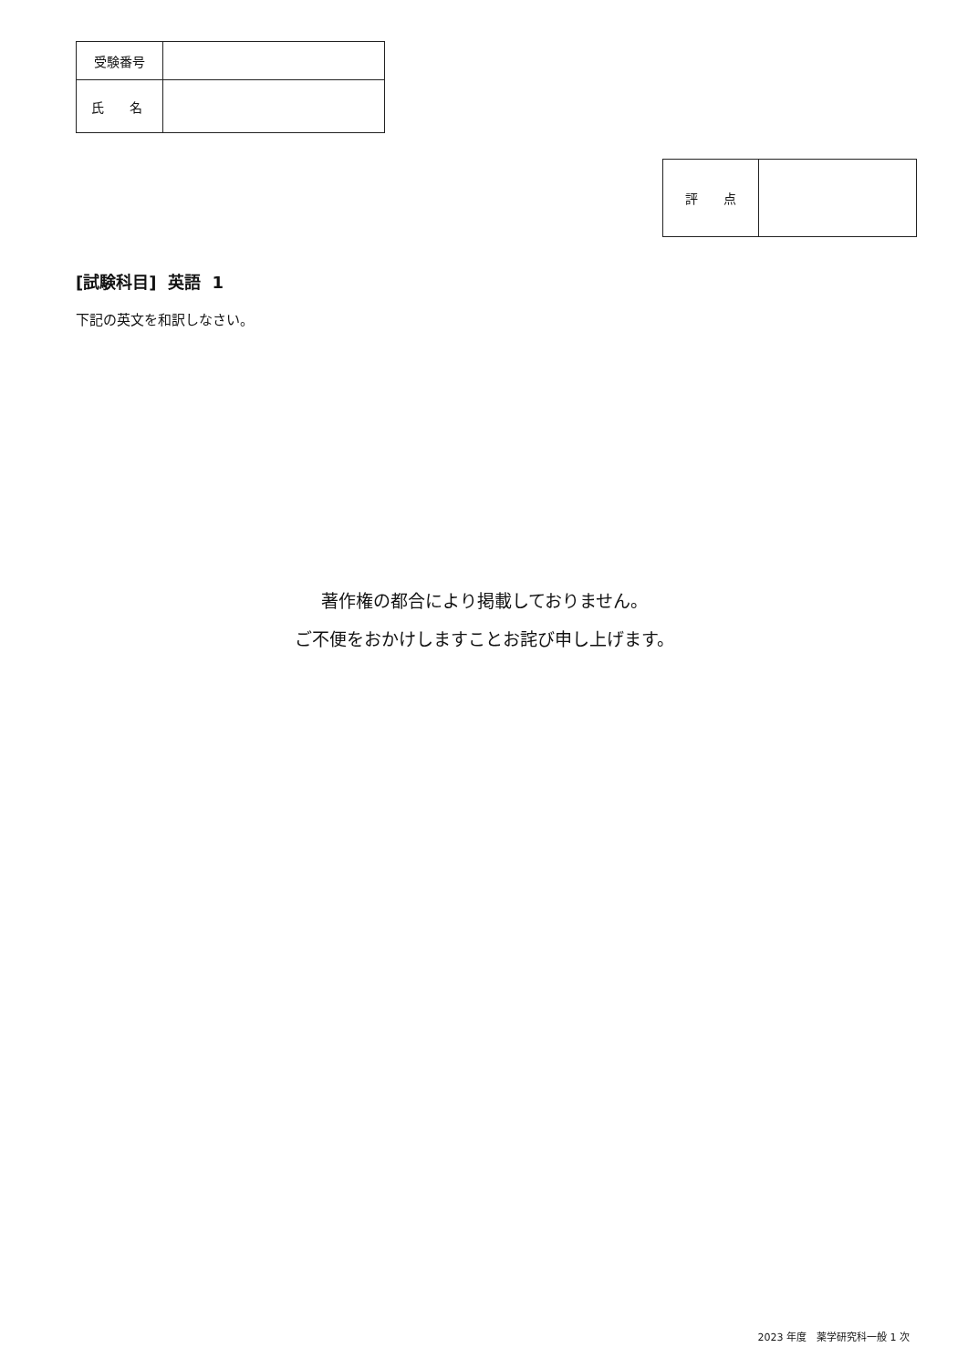| 受験番号 | |
| 氏 名 | |
| 評 点 | |
[試験科目] 英語 1
下記の英文を和訳しなさい。
著作権の都合により掲載しておりません。
ご不便をおかけしますことお詫び申し上げます。
2023 年度　薬学研究科一般 1 次